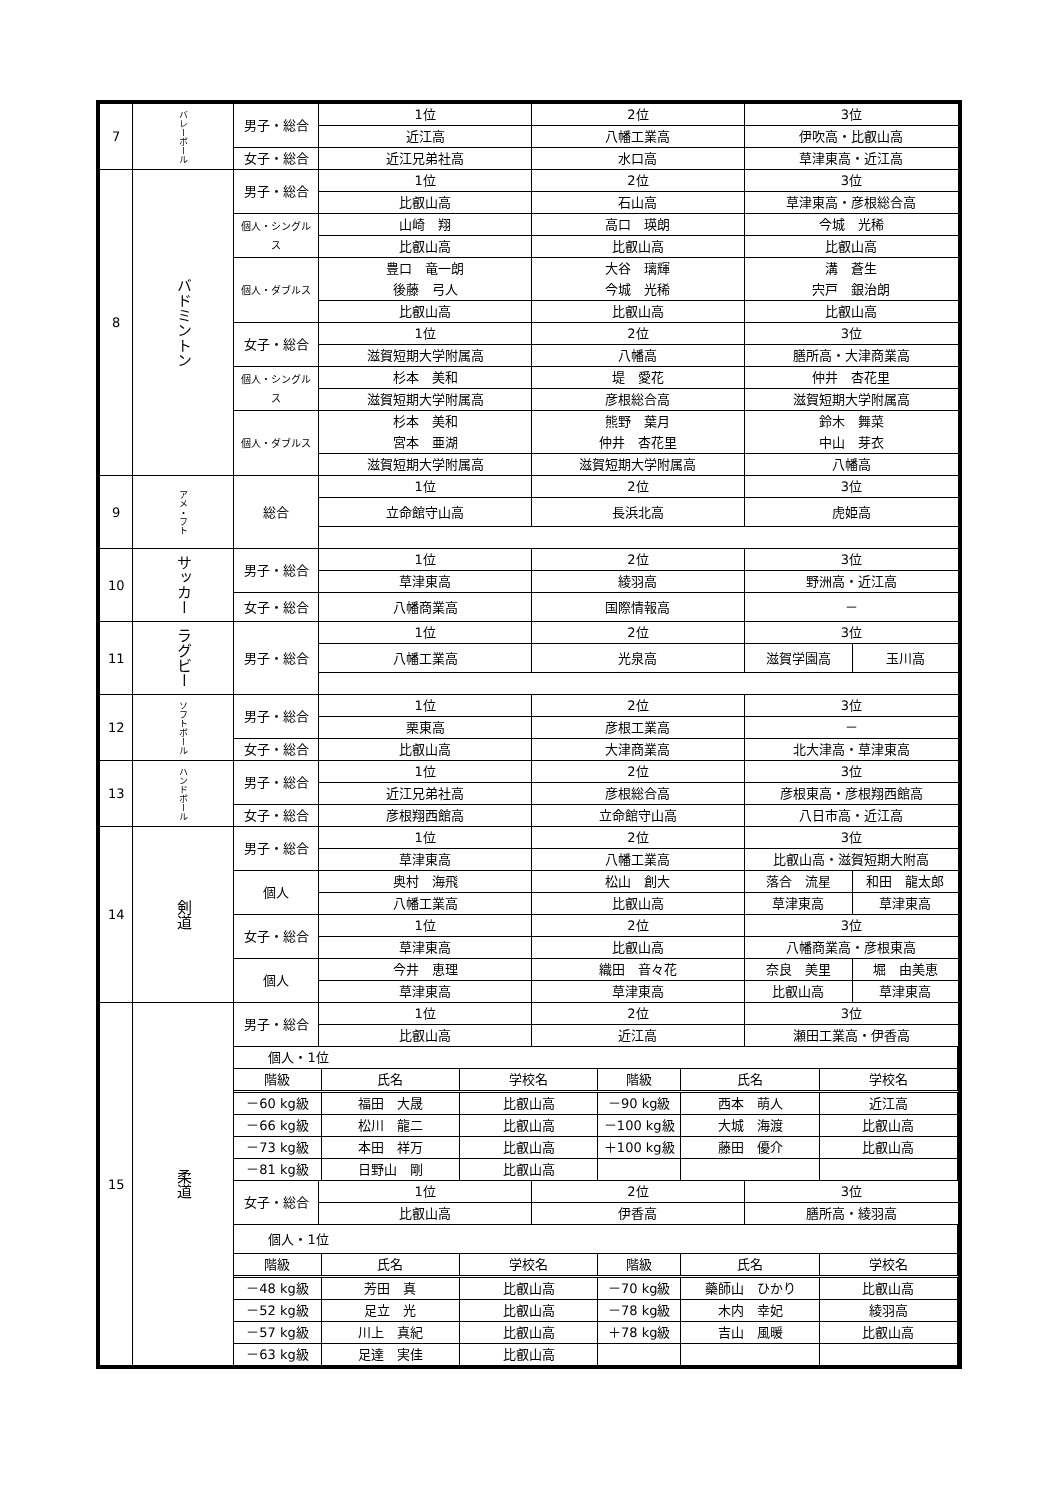| 7 | バレーボール | 男子・総合 | 1位 | 2位 | 3位 | |
| | | | 近江高 | 八幡工業高 | 伊吹高・比叡山高 | |
| | | 女子・総合 | 近江兄弟社高 | 水口高 | 草津東高・近江高 | |
| 8 | バドミントン | 男子・総合 | 1位 | 2位 | 3位 | |
| | | | 比叡山高 | 石山高 | 草津東高・彦根総合高 | |
| | | 個人・シングルス | 山崎 翔 | 高口 瑛朗 | 今城 光稀 | |
| | | | 比叡山高 | 比叡山高 | 比叡山高 | |
| | | 個人・ダブルス | 豊口 竜一朗 | 大谷 璃輝 | 溝 蒼生 | |
| | | | 後藤 弓人 | 今城 光稀 | 宍戸 銀治朗 | |
| | | | 比叡山高 | 比叡山高 | 比叡山高 | |
| | | 女子・総合 | 1位 | 2位 | 3位 | |
| | | | 滋賀短期大学附属高 | 八幡高 | 膳所高・大津商業高 | |
| | | 個人・シングルス | 杉本 美和 | 堤 愛花 | 仲井 杏花里 | |
| | | | 滋賀短期大学附属高 | 彦根総合高 | 滋賀短期大学附属高 | |
| | | 個人・ダブルス | 杉本 美和 | 熊野 葉月 | 鈴木 舞菜 | |
| | | | 宮本 亜湖 | 仲井 杏花里 | 中山 芽衣 | |
| | | | 滋賀短期大学附属高 | 滋賀短期大学附属高 | 八幡高 | |
| 9 | アメ・フト | 総合 | 1位 | 2位 | 3位 | |
| | | | 立命館守山高 | 長浜北高 | 虎姫高 | |
| 10 | サッカー | 男子・総合 | 1位 | 2位 | 3位 | |
| | | | 草津東高 | 綾羽高 | 野洲高・近江高 | |
| | | 女子・総合 | 八幡商業高 | 国際情報高 | － | |
| 11 | ラグビー | 男子・総合 | 1位 | 2位 | 3位 | |
| | | | 八幡工業高 | 光泉高 | 滋賀学園高 | 玉川高 |
| 12 | ソフトボール | 男子・総合 | 1位 | 2位 | 3位 | |
| | | | 栗東高 | 彦根工業高 | － | |
| | | 女子・総合 | 比叡山高 | 大津商業高 | 北大津高・草津東高 | |
| 13 | ハンドボール | 男子・総合 | 1位 | 2位 | 3位 | |
| | | | 近江兄弟社高 | 彦根総合高 | 彦根東高・彦根翔西館高 | |
| | | 女子・総合 | 彦根翔西館高 | 立命館守山高 | 八日市高・近江高 | |
| 14 | 剣道 | 男子・総合 | 1位 | 2位 | 3位 | |
| | | | 草津東高 | 八幡工業高 | 比叡山高・滋賀短期大附高 | |
| | | 個人 | 奥村 海飛 | 松山 創大 | 落合 流星 | 和田 龍太郎 |
| | | | 八幡工業高 | 比叡山高 | 草津東高 | 草津東高 |
| | | 女子・総合 | 1位 | 2位 | 3位 | |
| | | | 草津東高 | 比叡山高 | 八幡商業高・彦根東高 | |
| | | 個人 | 今井 恵理 | 織田 音々花 | 奈良 美里 | 堀 由美恵 |
| | | | 草津東高 | 草津東高 | 比叡山高 | 草津東高 |
| 15 | 柔道 | 男子・総合 | 1位 | 2位 | 3位 | |
| | | | 比叡山高 | 近江高 | 瀬田工業高・伊香高 | |
| | | / 個人・1位 / / / / / / / / 階級 / 氏名 / 学校名 / 階級 / 氏名 / 学校名 / / / －60 kg級 / 福田 大晟 / 比叡山高 / －90 kg級 / 西本 萌人 / 近江高 / / / －66 kg級 / 松川 龍二 / 比叡山高 / －100 kg級 / 大城 海渡 / 比叡山高 / / / －73 kg級 / 本田 祥万 / 比叡山高 / ＋100 kg級 / 藤田 優介 / 比叡山高 / / / －81 kg級 / 日野山 剛 / 比叡山高 / / / / / | | | | |
| | | 女子・総合 | 1位 | 2位 | 3位 | |
| | | | 比叡山高 | 伊香高 | 膳所高・綾羽高 | |
| | | / 個人・1位 / / / / / / / / 階級 / 氏名 / 学校名 / 階級 / 氏名 / 学校名 / / / －48 kg級 / 芳田 真 / 比叡山高 / －70 kg級 / 藥師山 ひかり / 比叡山高 / / / －52 kg級 / 足立 光 / 比叡山高 / －78 kg級 / 木内 幸妃 / 綾羽高 / / / －57 kg級 / 川上 真紀 / 比叡山高 / ＋78 kg級 / 吉山 風暖 / 比叡山高 / / / －63 kg級 / 足達 実佳 / 比叡山高 / / / / / | | | | |